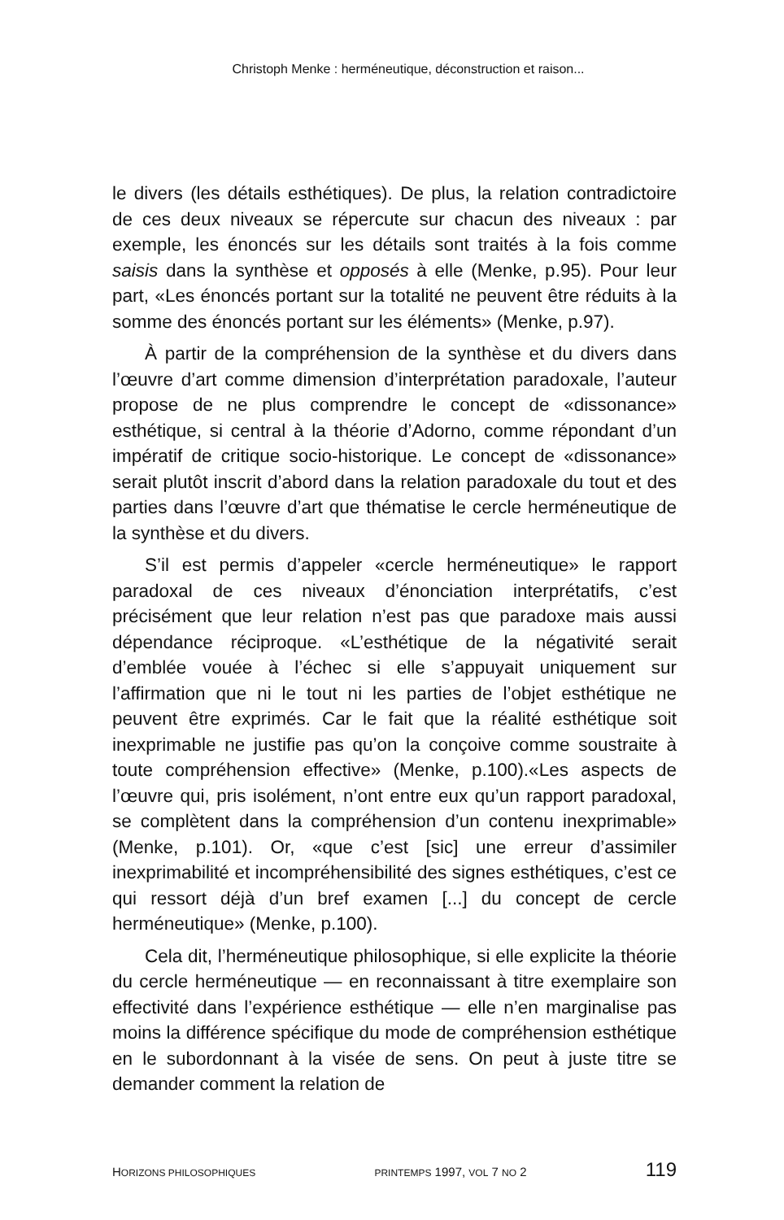Christoph Menke : herméneutique, déconstruction et raison...
le divers (les détails esthétiques). De plus, la relation contradictoire de ces deux niveaux se répercute sur chacun des niveaux : par exemple, les énoncés sur les détails sont traités à la fois comme saisis dans la synthèse et opposés à elle (Menke, p.95). Pour leur part, «Les énoncés portant sur la totalité ne peuvent être réduits à la somme des énoncés portant sur les éléments» (Menke, p.97).
À partir de la compréhension de la synthèse et du divers dans l’œuvre d’art comme dimension d’interprétation paradoxale, l’auteur propose de ne plus comprendre le concept de «dissonance» esthétique, si central à la théorie d’Adorno, comme répondant d’un impératif de critique socio-historique. Le concept de «dissonance» serait plutôt inscrit d’abord dans la relation paradoxale du tout et des parties dans l’œuvre d’art que thématise le cercle herméneutique de la synthèse et du divers.
S’il est permis d’appeler «cercle herméneutique» le rapport paradoxal de ces niveaux d’énonciation interprétatifs, c’est précisément que leur relation n’est pas que paradoxe mais aussi dépendance réciproque. «L’esthétique de la négativité serait d’emblée vouée à l’échec si elle s’appuyait uniquement sur l’affirmation que ni le tout ni les parties de l’objet esthétique ne peuvent être exprimés. Car le fait que la réalité esthétique soit inexprimable ne justifie pas qu’on la conçoive comme soustraite à toute compréhension effective» (Menke, p.100).«Les aspects de l’œuvre qui, pris isolément, n’ont entre eux qu’un rapport paradoxal, se complètent dans la compréhension d’un contenu inexprimable» (Menke, p.101). Or, «que c’est [sic] une erreur d’assimiler inexprimabilité et incompréhensibilité des signes esthétiques, c’est ce qui ressort déjà d’un bref examen [...] du concept de cercle herméneutique» (Menke, p.100).
Cela dit, l’herméneutique philosophique, si elle explicite la théorie du cercle herméneutique — en reconnaissant à titre exemplaire son effectivité dans l’expérience esthétique — elle n’en marginalise pas moins la différence spécifique du mode de compréhension esthétique en le subordonnant à la visée de sens. On peut à juste titre se demander comment la relation de
HORIZONS PHILOSOPHIQUES PRINTEMPS 1997, VOL 7 NO 2 119